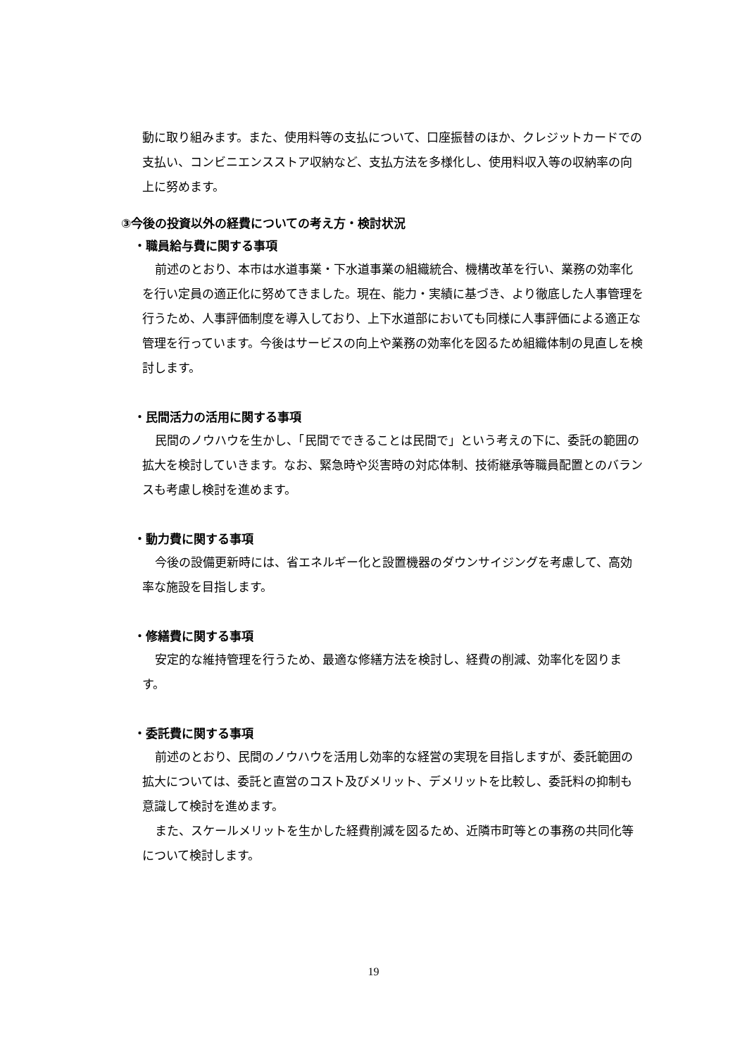動に取り組みます。また、使用料等の支払について、口座振替のほか、クレジットカードでの支払い、コンビニエンスストア収納など、支払方法を多様化し、使用料収入等の収納率の向上に努めます。
③今後の投資以外の経費についての考え方・検討状況
・職員給与費に関する事項
前述のとおり、本市は水道事業・下水道事業の組織統合、機構改革を行い、業務の効率化を行い定員の適正化に努めてきました。現在、能力・実績に基づき、より徹底した人事管理を行うため、人事評価制度を導入しており、上下水道部においても同様に人事評価による適正な管理を行っています。今後はサービスの向上や業務の効率化を図るため組織体制の見直しを検討します。
・民間活力の活用に関する事項
民間のノウハウを生かし、「民間でできることは民間で」という考えの下に、委託の範囲の拡大を検討していきます。なお、緊急時や災害時の対応体制、技術継承等職員配置とのバランスも考慮し検討を進めます。
・動力費に関する事項
今後の設備更新時には、省エネルギー化と設置機器のダウンサイジングを考慮して、高効率な施設を目指します。
・修繕費に関する事項
安定的な維持管理を行うため、最適な修繕方法を検討し、経費の削減、効率化を図ります。
・委託費に関する事項
前述のとおり、民間のノウハウを活用し効率的な経営の実現を目指しますが、委託範囲の拡大については、委託と直営のコスト及びメリット、デメリットを比較し、委託料の抑制も意識して検討を進めます。
また、スケールメリットを生かした経費削減を図るため、近隣市町等との事務の共同化等について検討します。
19